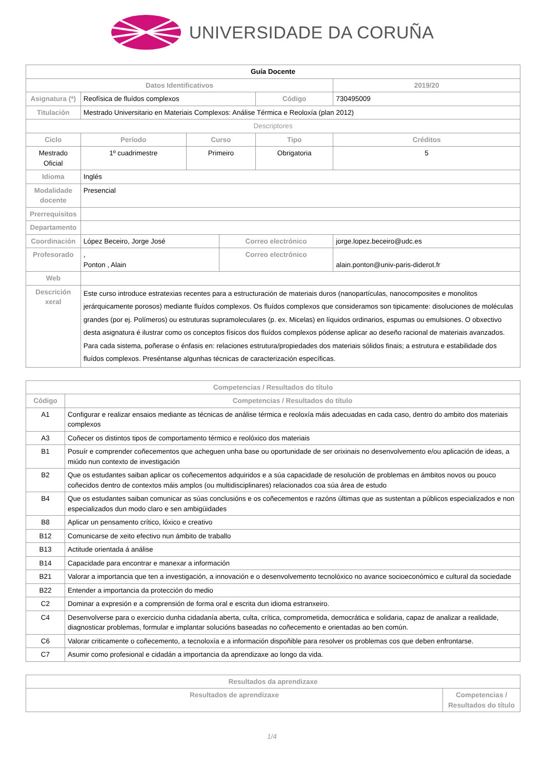UNIVERSIDADE DA CORUÑA
| Guía Docente | | | | | | |
| Datos Identificativos | | | | | 2019/20 | |
| Asignatura (*) | Reofísica de fluídos complexos | | | Código | 730495009 | |
| Titulación | Mestrado Universitario en Materiais Complexos: Análise Térmica e Reoloxía (plan 2012) | | | | | |
| Descriptores | | | | | | |
| Ciclo | Período | Curso | | Tipo | | Créditos |
| Mestrado Oficial | 1º cuadrimestre | Primeiro | | Obrigatoria | | 5 |
| Idioma | Inglés | | | | | |
| Modalidade docente | Presencial | | | | | |
| Prerrequisitos | | | | | | |
| Departamento | | | | | | |
| Coordinación | López Beceiro, Jorge José | | Correo electrónico | | jorge.lopez.beceiro@udc.es | |
| Profesorado | , Ponton , Alain | | Correo electrónico | | alain.ponton@univ-paris-diderot.fr | |
| Web | | | | | | |
| Descrición xeral | Este curso introduce estratexias recentes para a estructuración de materiais duros (nanopartículas, nanocomposites e monolitos jerárquicamente porosos) mediante fluídos complexos. Os fluídos complexos que consideramos son tipicamente: disoluciones de moléculas grandes (por ej. Polímeros) ou estruturas supramoleculares (p. ex. Micelas) en líquidos ordinarios, espumas ou emulsiones. O obxectivo desta asignatura é ilustrar como os conceptos físicos dos fluídos complexos pódense aplicar ao deseño racional de materiais avanzados. Para cada sistema, poñerase o énfasis en: relaciones estrutura/propiedades dos materiais sólidos finais; a estrutura e estabilidade dos fluídos complexos. Preséntanse algunhas técnicas de caracterización específicas. | | | | | |
| Competencias / Resultados do título | |
| --- | --- |
| Código | Competencias / Resultados do título |
| A1 | Configurar e realizar ensaios mediante as técnicas de análise térmica e reoloxía máis adecuadas en cada caso, dentro do ambito dos materiais complexos |
| A3 | Coñecer os distintos tipos de comportamento térmico e reolóxico dos materiais |
| B1 | Posuír e comprender coñecementos que acheguen unha base ou oportunidade de ser orixinais no desenvolvemento e/ou aplicación de ideas, a miúdo nun contexto de investigación |
| B2 | Que os estudantes saiban aplicar os coñecementos adquiridos e a súa capacidade de resolución de problemas en ámbitos novos ou pouco coñecidos dentro de contextos máis amplos (ou multidisciplinares) relacionados coa súa área de estudo |
| B4 | Que os estudantes saiban comunicar as súas conclusións e os coñecementos e razóns últimas que as sustentan a públicos especializados e non especializados dun modo claro e sen ambigüidades |
| B8 | Aplicar un pensamento crítico, lóxico e creativo |
| B12 | Comunicarse de xeito efectivo nun ámbito de traballo |
| B13 | Actitude orientada á análise |
| B14 | Capacidade para encontrar e manexar a información |
| B21 | Valorar a importancia que ten a investigación, a innovación e o desenvolvemento tecnolóxico no avance socioeconómico e cultural da sociedade |
| B22 | Entender a importancia da protección do medio |
| C2 | Dominar a expresión e a comprensión de forma oral e escrita dun idioma estranxeiro. |
| C4 | Desenvolverse para o exercicio dunha cidadanía aberta, culta, crítica, comprometida, democrática e solidaria, capaz de analizar a realidade, diagnosticar problemas, formular e implantar solucións baseadas no coñecemento e orientadas ao ben común. |
| C6 | Valorar criticamente o coñecemento, a tecnoloxía e a información dispoñible para resolver os problemas cos que deben enfrontarse. |
| C7 | Asumir como profesional e cidadán a importancia da aprendizaxe ao longo da vida. |
| Resultados da aprendizaxe | |
| --- | --- |
| Resultados de aprendizaxe | Competencias / Resultados do título |
1/4